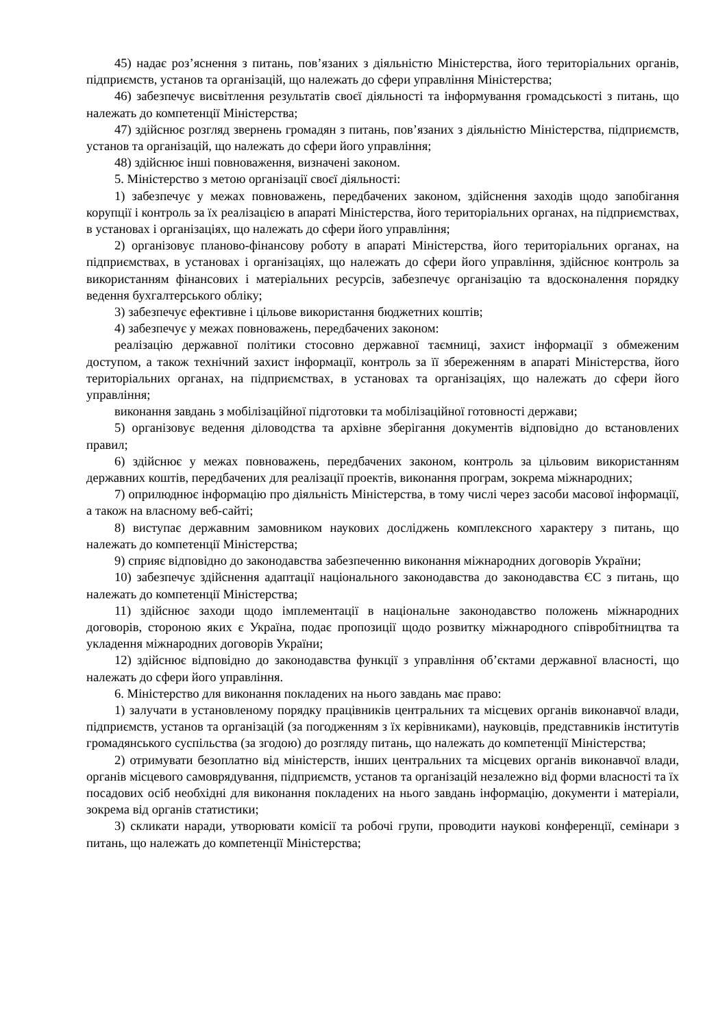45) надає роз’яснення з питань, пов’язаних з діяльністю Міністерства, його територіальних органів, підприємств, установ та організацій, що належать до сфери управління Міністерства;
46) забезпечує висвітлення результатів своєї діяльності та інформування громадськості з питань, що належать до компетенції Міністерства;
47) здійснює розгляд звернень громадян з питань, пов’язаних з діяльністю Міністерства, підприємств, установ та організацій, що належать до сфери його управління;
48) здійснює інші повноваження, визначені законом.
5. Міністерство з метою організації своєї діяльності:
1) забезпечує у межах повноважень, передбачених законом, здійснення заходів щодо запобігання корупції і контроль за їх реалізацією в апараті Міністерства, його територіальних органах, на підприємствах, в установах і організаціях, що належать до сфери його управління;
2) організовує планово-фінансову роботу в апараті Міністерства, його територіальних органах, на підприємствах, в установах і організаціях, що належать до сфери його управління, здійснює контроль за використанням фінансових і матеріальних ресурсів, забезпечує організацію та вдосконалення порядку ведення бухгалтерського обліку;
3) забезпечує ефективне і цільове використання бюджетних коштів;
4) забезпечує у межах повноважень, передбачених законом:
реалізацію державної політики стосовно державної таємниці, захист інформації з обмеженим доступом, а також технічний захист інформації, контроль за її збереженням в апараті Міністерства, його територіальних органах, на підприємствах, в установах та організаціях, що належать до сфери його управління;
виконання завдань з мобілізаційної підготовки та мобілізаційної готовності держави;
5) організовує ведення діловодства та архівне зберігання документів відповідно до встановлених правил;
6) здійснює у межах повноважень, передбачених законом, контроль за цільовим використанням державних коштів, передбачених для реалізації проектів, виконання програм, зокрема міжнародних;
7) оприлюднює інформацію про діяльність Міністерства, в тому числі через засоби масової інформації, а також на власному веб-сайті;
8) виступає державним замовником наукових досліджень комплексного характеру з питань, що належать до компетенції Міністерства;
9) сприяє відповідно до законодавства забезпеченню виконання міжнародних договорів України;
10) забезпечує здійснення адаптації національного законодавства до законодавства ЄС з питань, що належать до компетенції Міністерства;
11) здійснює заходи щодо імплементації в національне законодавство положень міжнародних договорів, стороною яких є Україна, подає пропозиції щодо розвитку міжнародного співробітництва та укладення міжнародних договорів України;
12) здійснює відповідно до законодавства функції з управління об’єктами державної власності, що належать до сфери його управління.
6. Міністерство для виконання покладених на нього завдань має право:
1) залучати в установленому порядку працівників центральних та місцевих органів виконавчої влади, підприємств, установ та організацій (за погодженням з їх керівниками), науковців, представників інститутів громадянського суспільства (за згодою) до розгляду питань, що належать до компетенції Міністерства;
2) отримувати безоплатно від міністерств, інших центральних та місцевих органів виконавчої влади, органів місцевого самоврядування, підприємств, установ та організацій незалежно від форми власності та їх посадових осіб необхідні для виконання покладених на нього завдань інформацію, документи і матеріали, зокрема від органів статистики;
3) скликати наради, утворювати комісії та робочі групи, проводити наукові конференції, семінари з питань, що належать до компетенції Міністерства;